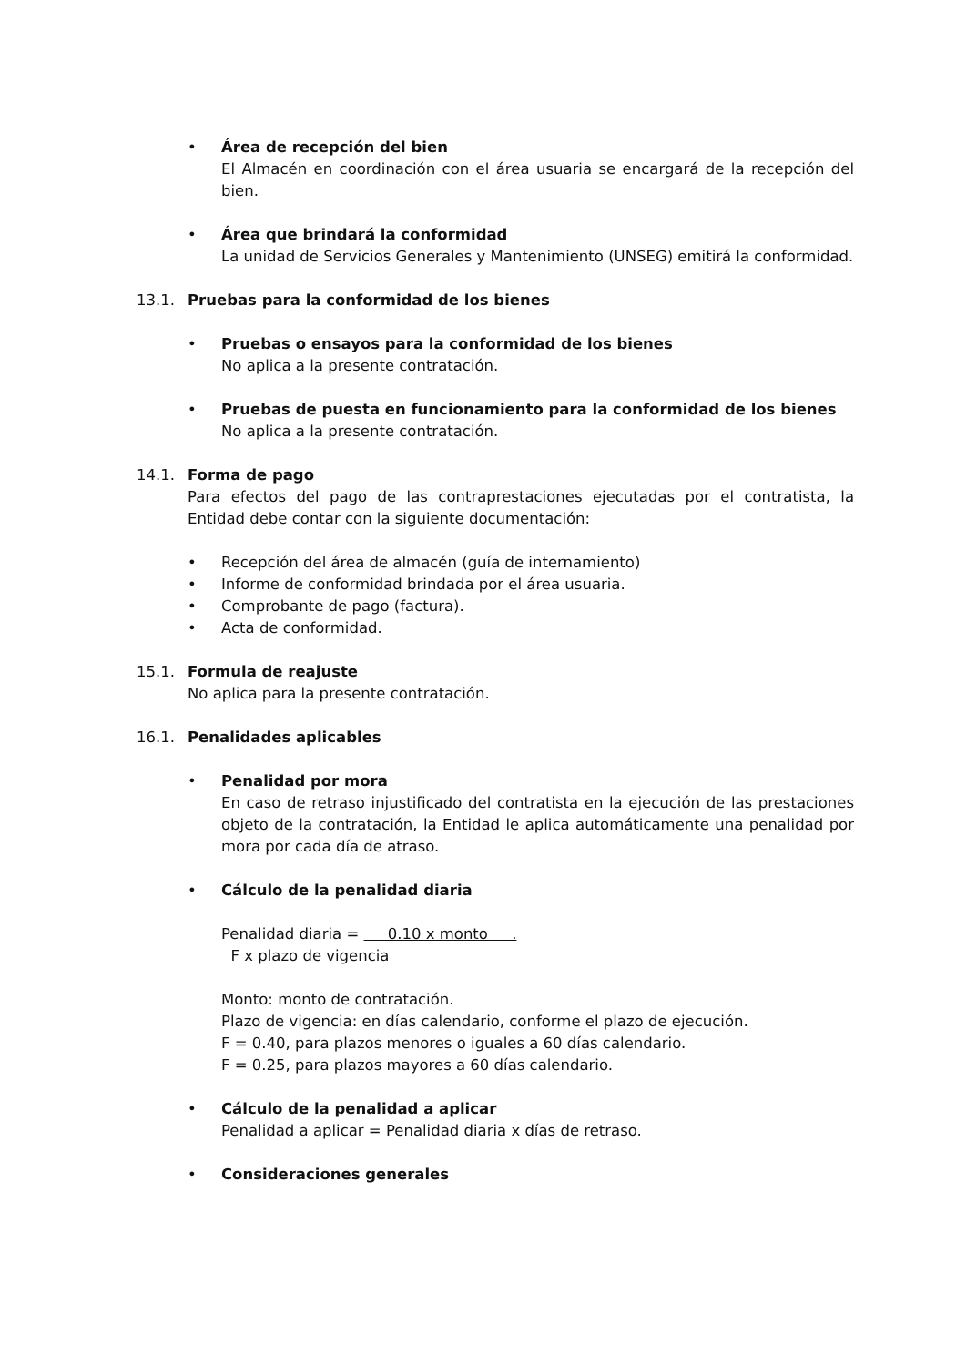Área de recepción del bien
El Almacén en coordinación con el área usuaria se encargará de la recepción del bien.
Área que brindará la conformidad
La unidad de Servicios Generales y Mantenimiento (UNSEG) emitirá la conformidad.
13.1. Pruebas para la conformidad de los bienes
Pruebas o ensayos para la conformidad de los bienes
No aplica a la presente contratación.
Pruebas de puesta en funcionamiento para la conformidad de los bienes
No aplica a la presente contratación.
14.1. Forma de pago
Para efectos del pago de las contraprestaciones ejecutadas por el contratista, la Entidad debe contar con la siguiente documentación:
Recepción del área de almacén (guía de internamiento)
Informe de conformidad brindada por el área usuaria.
Comprobante de pago (factura).
Acta de conformidad.
15.1. Formula de reajuste
No aplica para la presente contratación.
16.1. Penalidades aplicables
Penalidad por mora
En caso de retraso injustificado del contratista en la ejecución de las prestaciones objeto de la contratación, la Entidad le aplica automáticamente una penalidad por mora por cada día de atraso.
Cálculo de la penalidad diaria
Penalidad diaria = 0.10 x monto .
F x plazo de vigencia
Monto: monto de contratación.
Plazo de vigencia: en días calendario, conforme el plazo de ejecución.
F = 0.40, para plazos menores o iguales a 60 días calendario.
F = 0.25, para plazos mayores a 60 días calendario.
Cálculo de la penalidad a aplicar
Penalidad a aplicar = Penalidad diaria x días de retraso.
Consideraciones generales